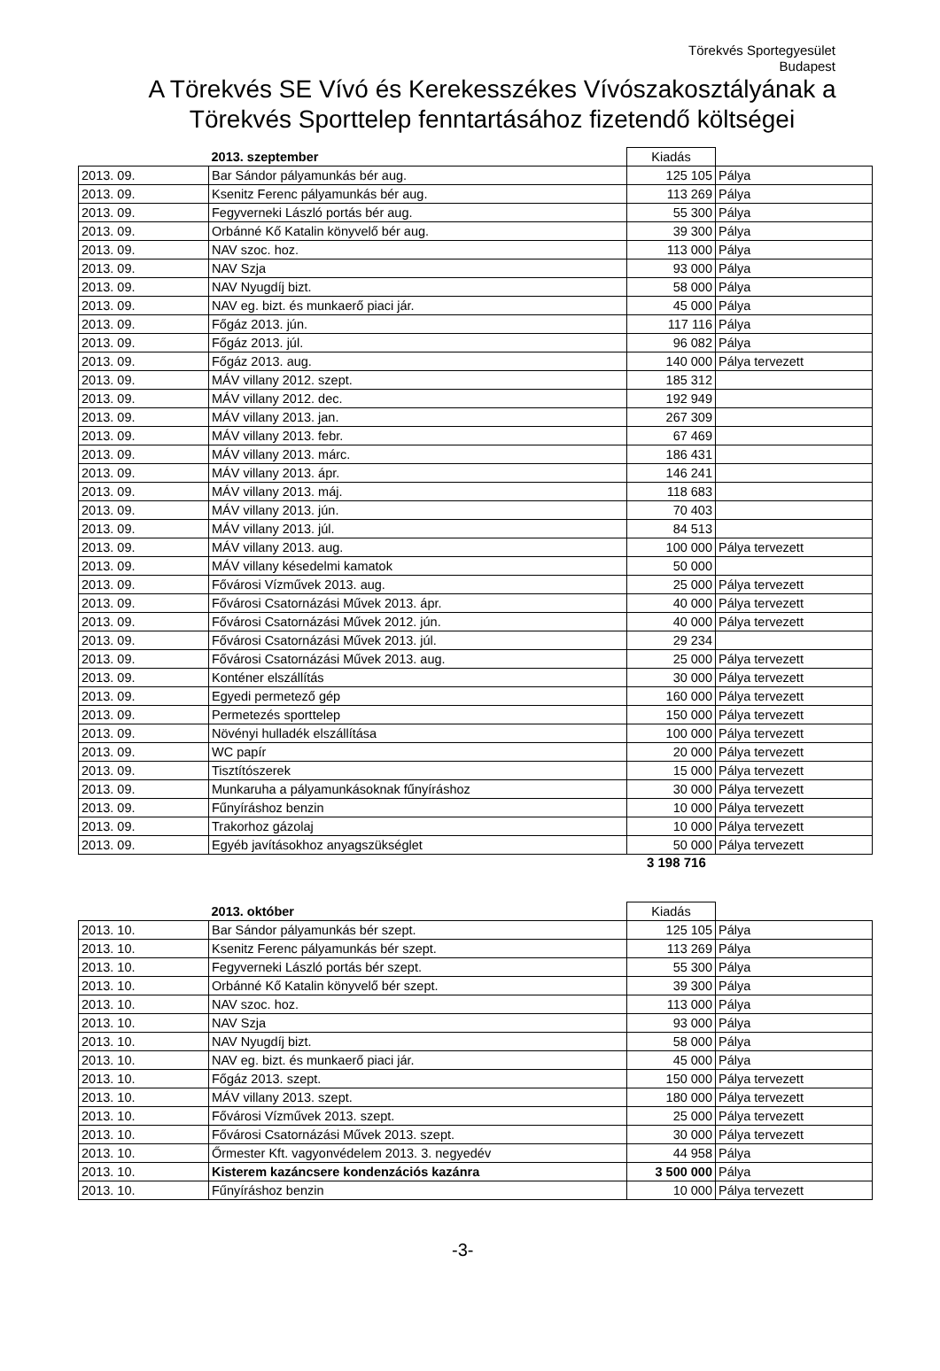Törekvés Sportegyesület
Budapest
A Törekvés SE Vívó és Kerekesszékes Vívószakosztályának a
Törekvés Sporttelep fenntartásához fizetendő költségei
| | 2013. szeptember | Kiadás | |
| 2013. 09. | Bar Sándor pályamunkás bér aug. | 125 105 | Pálya |
| 2013. 09. | Ksenitz Ferenc pályamunkás bér aug. | 113 269 | Pálya |
| 2013. 09. | Fegyverneki László portás bér aug. | 55 300 | Pálya |
| 2013. 09. | Orbánné Kő Katalin könyvelő bér aug. | 39 300 | Pálya |
| 2013. 09. | NAV szoc. hoz. | 113 000 | Pálya |
| 2013. 09. | NAV Szja | 93 000 | Pálya |
| 2013. 09. | NAV Nyugdíj bizt. | 58 000 | Pálya |
| 2013. 09. | NAV eg. bizt. és munkaerő piaci jár. | 45 000 | Pálya |
| 2013. 09. | Főgáz 2013. jún. | 117 116 | Pálya |
| 2013. 09. | Főgáz 2013. júl. | 96 082 | Pálya |
| 2013. 09. | Főgáz 2013. aug. | 140 000 | Pálya tervezett |
| 2013. 09. | MÁV villany 2012. szept. | 185 312 | |
| 2013. 09. | MÁV villany 2012. dec. | 192 949 | |
| 2013. 09. | MÁV villany 2013. jan. | 267 309 | |
| 2013. 09. | MÁV villany 2013. febr. | 67 469 | |
| 2013. 09. | MÁV villany 2013. márc. | 186 431 | |
| 2013. 09. | MÁV villany 2013. ápr. | 146 241 | |
| 2013. 09. | MÁV villany 2013. máj. | 118 683 | |
| 2013. 09. | MÁV villany 2013. jún. | 70 403 | |
| 2013. 09. | MÁV villany 2013. júl. | 84 513 | |
| 2013. 09. | MÁV villany 2013. aug. | 100 000 | Pálya tervezett |
| 2013. 09. | MÁV villany késedelmi kamatok | 50 000 | |
| 2013. 09. | Fővárosi Vízművek 2013. aug. | 25 000 | Pálya tervezett |
| 2013. 09. | Fővárosi Csatornázási Művek 2013. ápr. | 40 000 | Pálya tervezett |
| 2013. 09. | Fővárosi Csatornázási Művek 2012. jún. | 40 000 | Pálya tervezett |
| 2013. 09. | Fővárosi Csatornázási Művek 2013. júl. | 29 234 | |
| 2013. 09. | Fővárosi Csatornázási Művek 2013. aug. | 25 000 | Pálya tervezett |
| 2013. 09. | Konténer elszállítás | 30 000 | Pálya tervezett |
| 2013. 09. | Egyedi permetező gép | 160 000 | Pálya tervezett |
| 2013. 09. | Permetezés sporttelep | 150 000 | Pálya tervezett |
| 2013. 09. | Növényi hulladék elszállítása | 100 000 | Pálya tervezett |
| 2013. 09. | WC papír | 20 000 | Pálya tervezett |
| 2013. 09. | Tisztítószerek | 15 000 | Pálya tervezett |
| 2013. 09. | Munkaruha a pályamunkásoknak fűnyíráshoz | 30 000 | Pálya tervezett |
| 2013. 09. | Fűnyíráshoz benzin | 10 000 | Pálya tervezett |
| 2013. 09. | Trakorhoz gázolaj | 10 000 | Pálya tervezett |
| 2013. 09. | Egyéb javításokhoz anyagszükséglet | 50 000 | Pálya tervezett |
3 198 716
| | 2013. október | Kiadás | |
| 2013. 10. | Bar Sándor pályamunkás bér szept. | 125 105 | Pálya |
| 2013. 10. | Ksenitz Ferenc pályamunkás bér szept. | 113 269 | Pálya |
| 2013. 10. | Fegyverneki László portás bér szept. | 55 300 | Pálya |
| 2013. 10. | Orbánné Kő Katalin könyvelő bér szept. | 39 300 | Pálya |
| 2013. 10. | NAV szoc. hoz. | 113 000 | Pálya |
| 2013. 10. | NAV Szja | 93 000 | Pálya |
| 2013. 10. | NAV Nyugdíj bizt. | 58 000 | Pálya |
| 2013. 10. | NAV eg. bizt. és munkaerő piaci jár. | 45 000 | Pálya |
| 2013. 10. | Főgáz 2013. szept. | 150 000 | Pálya tervezett |
| 2013. 10. | MÁV villany 2013. szept. | 180 000 | Pálya tervezett |
| 2013. 10. | Fővárosi Vízművek 2013. szept. | 25 000 | Pálya tervezett |
| 2013. 10. | Fővárosi Csatornázási Művek 2013. szept. | 30 000 | Pálya tervezett |
| 2013. 10. | Őrmester Kft. vagyonvédelem 2013. 3. negyedév | 44 958 | Pálya |
| 2013. 10. | Kisterem kazáncsere kondenzációs kazánra | 3 500 000 | Pálya |
| 2013. 10. | Fűnyíráshoz benzin | 10 000 | Pálya tervezett |
-3-